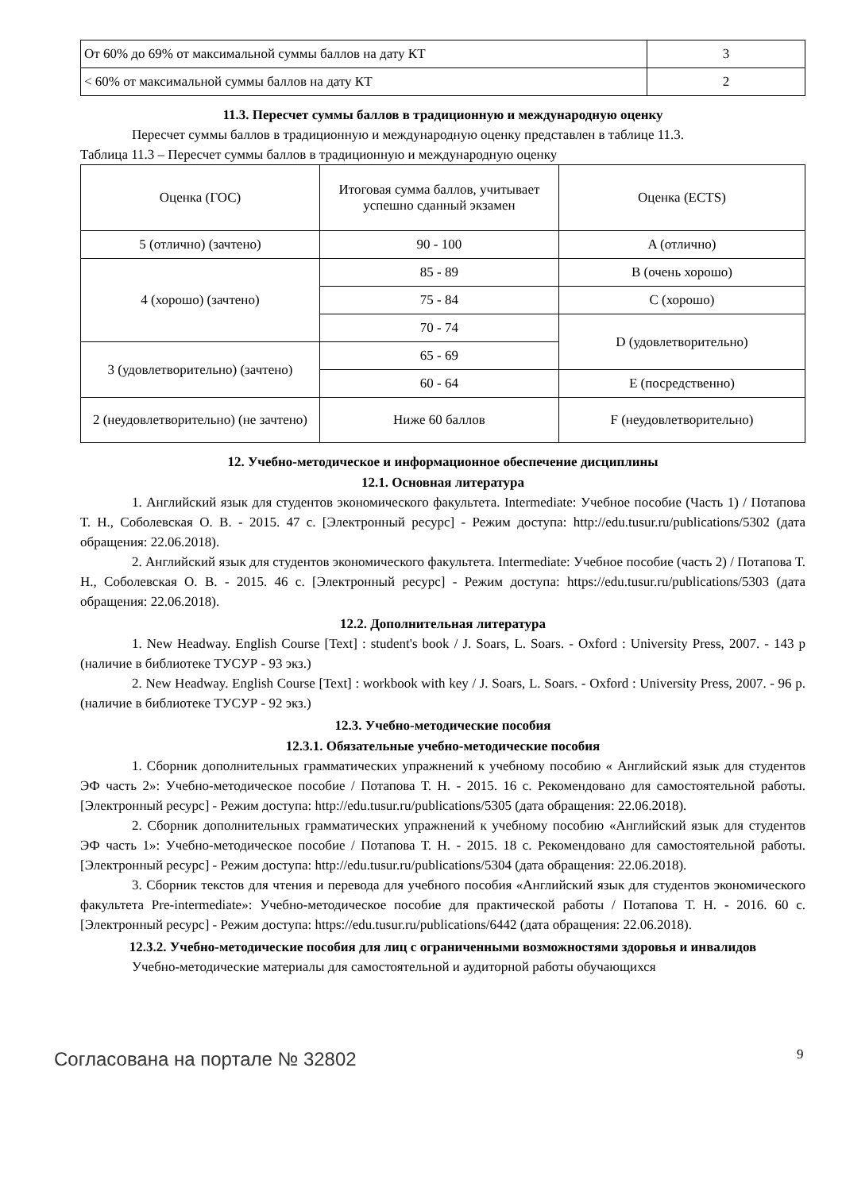| От 60% до 69% от максимальной суммы баллов на дату КТ | 3 |
| < 60% от максимальной суммы баллов на дату КТ | 2 |
11.3. Пересчет суммы баллов в традиционную и международную оценку
Пересчет суммы баллов в традиционную и международную оценку представлен в таблице 11.3.
Таблица 11.3 – Пересчет суммы баллов в традиционную и международную оценку
| Оценка (ГОС) | Итоговая сумма баллов, учитывает успешно сданный экзамен | Оценка (ECTS) |
| --- | --- | --- |
| 5 (отлично) (зачтено) | 90 - 100 | A (отлично) |
| 4 (хорошо) (зачтено) | 85 - 89 | B (очень хорошо) |
| | 75 - 84 | C (хорошо) |
| | 70 - 74 | D (удовлетворительно) |
| 3 (удовлетворительно) (зачтено) | 65 - 69 | |
| | 60 - 64 | E (посредственно) |
| 2 (неудовлетворительно) (не зачтено) | Ниже 60 баллов | F (неудовлетворительно) |
12. Учебно-методическое и информационное обеспечение дисциплины
12.1. Основная литература
1. Английский язык для студентов экономического факультета. Intermediate: Учебное пособие (Часть 1) / Потапова Т. Н., Соболевская О. В. - 2015. 47 с. [Электронный ресурс] - Режим доступа: http://edu.tusur.ru/publications/5302 (дата обращения: 22.06.2018).
2. Английский язык для студентов экономического факультета. Intermediate: Учебное пособие (часть 2) / Потапова Т. Н., Соболевская О. В. - 2015. 46 с. [Электронный ресурс] - Режим доступа: https://edu.tusur.ru/publications/5303 (дата обращения: 22.06.2018).
12.2. Дополнительная литература
1. New Headway. English Course [Text] : student's book / J. Soars, L. Soars. - Oxford : University Press, 2007. - 143 p (наличие в библиотеке ТУСУР - 93 экз.)
2. New Headway. English Course [Text] : workbook with key / J. Soars, L. Soars. - Oxford : University Press, 2007. - 96 p. (наличие в библиотеке ТУСУР - 92 экз.)
12.3. Учебно-методические пособия
12.3.1. Обязательные учебно-методические пособия
1. Сборник дополнительных грамматических упражнений к учебному пособию « Английский язык для студентов ЭФ часть 2»: Учебно-методическое пособие / Потапова Т. Н. - 2015. 16 с. Рекомендовано для самостоятельной работы. [Электронный ресурс] - Режим доступа: http://edu.tusur.ru/publications/5305 (дата обращения: 22.06.2018).
2. Сборник дополнительных грамматических упражнений к учебному пособию «Английский язык для студентов ЭФ часть 1»: Учебно-методическое пособие / Потапова Т. Н. - 2015. 18 с. Рекомендовано для самостоятельной работы. [Электронный ресурс] - Режим доступа: http://edu.tusur.ru/publications/5304 (дата обращения: 22.06.2018).
3. Сборник текстов для чтения и перевода для учебного пособия «Английский язык для студентов экономического факультета Pre-intermediate»: Учебно-методическое пособие для практической работы / Потапова Т. Н. - 2016. 60 с. [Электронный ресурс] - Режим доступа: https://edu.tusur.ru/publications/6442 (дата обращения: 22.06.2018).
12.3.2. Учебно-методические пособия для лиц с ограниченными возможностями здоровья и инвалидов
Учебно-методические материалы для самостоятельной и аудиторной работы обучающихся
Согласована на портале № 32802 9